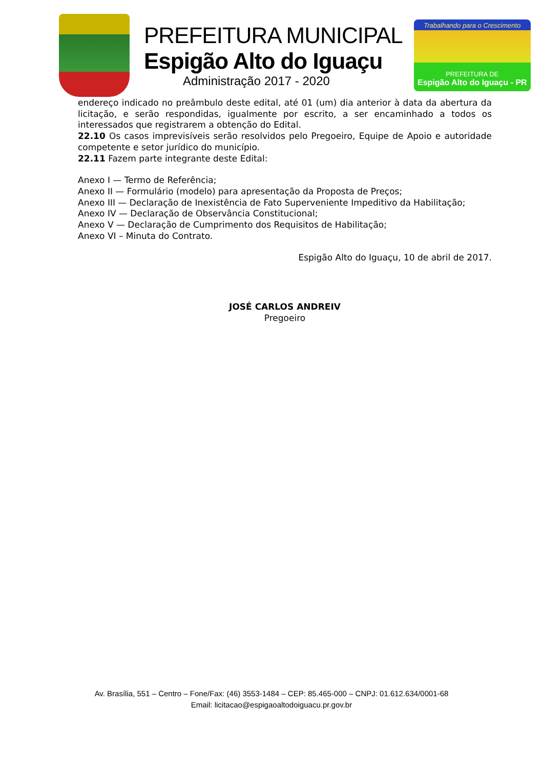PREFEITURA MUNICIPAL
Espigão Alto do Iguaçu
Administração 2017 - 2020
Trabalhando para o Crescimento
PREFEITURA DE
Espigão Alto do Iguaçu - PR
endereço indicado no preâmbulo deste edital, até 01 (um) dia anterior à data da abertura da licitação, e serão respondidas, igualmente por escrito, a ser encaminhado a todos os interessados que registrarem a obtenção do Edital.
22.10 Os casos imprevisíveis serão resolvidos pelo Pregoeiro, Equipe de Apoio e autoridade competente e setor jurídico do município.
22.11 Fazem parte integrante deste Edital:
Anexo I — Termo de Referência;
Anexo II — Formulário (modelo) para apresentação da Proposta de Preços;
Anexo III — Declaração de Inexistência de Fato Superveniente Impeditivo da Habilitação;
Anexo IV — Declaração de Observância Constitucional;
Anexo V — Declaração de Cumprimento dos Requisitos de Habilitação;
Anexo VI – Minuta do Contrato.
Espigão Alto do Iguaçu, 10 de abril de 2017.
JOSÉ CARLOS ANDREIV
Pregoeiro
Av. Brasília, 551 – Centro – Fone/Fax: (46) 3553-1484 – CEP: 85.465-000 – CNPJ: 01.612.634/0001-68
Email: licitacao@espigaoaltodoiguacu.pr.gov.br